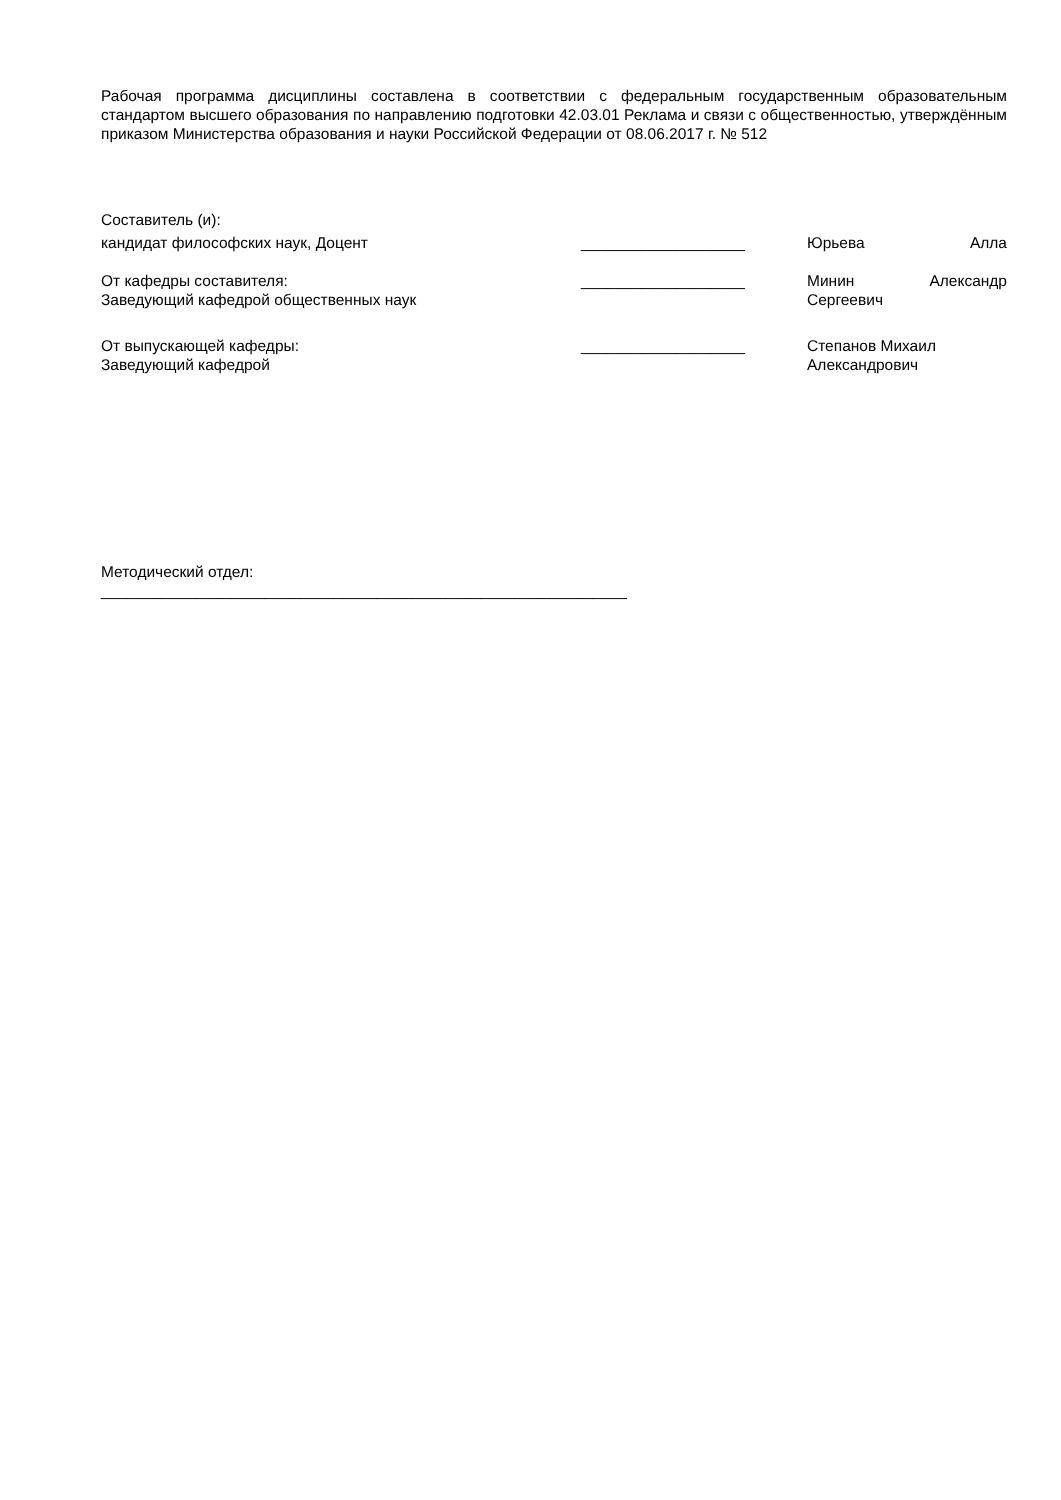Рабочая программа дисциплины составлена в соответствии с федеральным государственным образовательным стандартом высшего образования по направлению подготовки 42.03.01 Реклама и связи с общественностью, утверждённым приказом Министерства образования и науки Российской Федерации от 08.06.2017 г. № 512
Составитель (и):
кандидат философских наук, Доцент ___________________ Юрьева Алла
От кафедры составителя:
Заведующий кафедрой общественных наук
___________________ Минин Александр
Сергеевич
От выпускающей кафедры:
Заведующий кафедрой
___________________ Степанов Михаил
Александрович
Методический отдел:
_____________________________________________________________